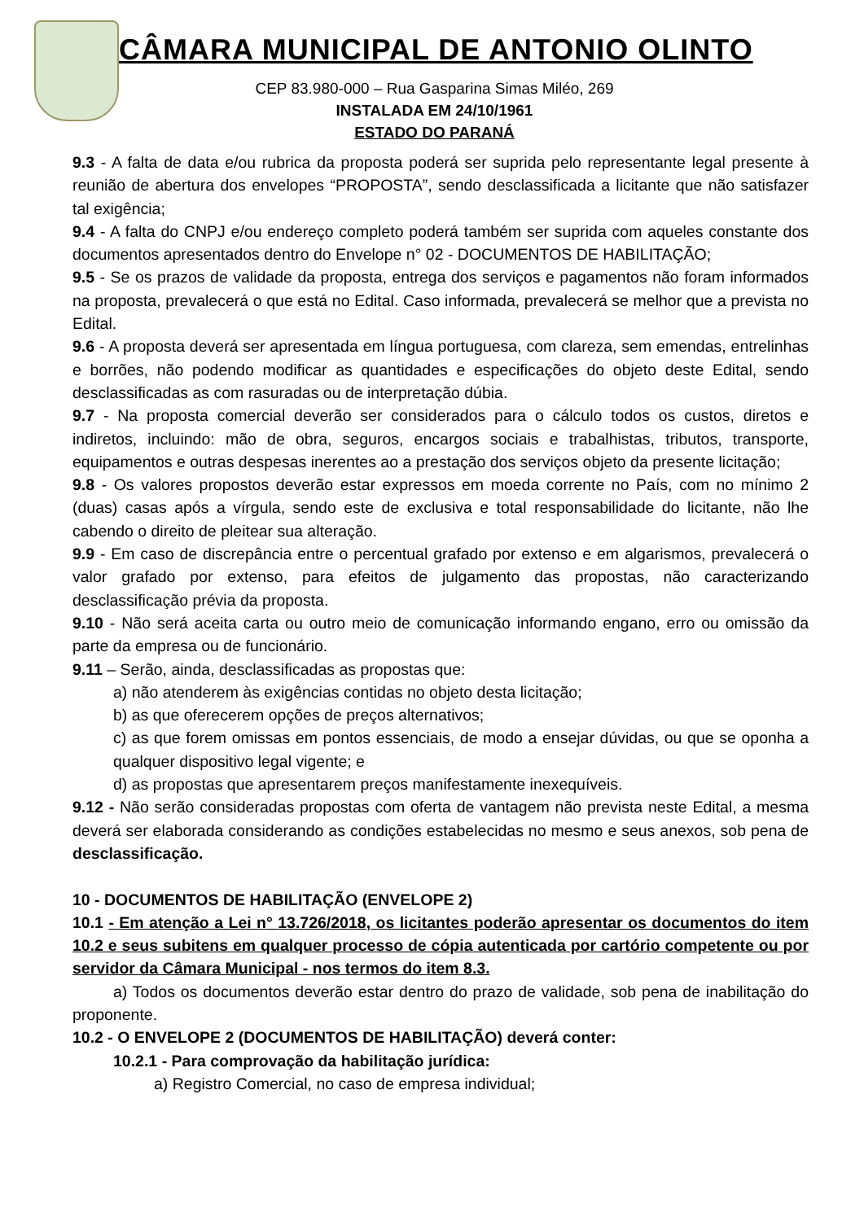CÂMARA MUNICIPAL DE ANTONIO OLINTO
CEP 83.980-000 – Rua Gasparina Simas Miléo, 269
INSTALADA EM 24/10/1961
ESTADO DO PARANÁ
9.3 - A falta de data e/ou rubrica da proposta poderá ser suprida pelo representante legal presente à reunião de abertura dos envelopes “PROPOSTA”, sendo desclassificada a licitante que não satisfazer tal exigência;
9.4 - A falta do CNPJ e/ou endereço completo poderá também ser suprida com aqueles constante dos documentos apresentados dentro do Envelope n° 02 - DOCUMENTOS DE HABILITAÇÃO;
9.5 - Se os prazos de validade da proposta, entrega dos serviços e pagamentos não foram informados na proposta, prevalecerá o que está no Edital. Caso informada, prevalecerá se melhor que a prevista no Edital.
9.6 - A proposta deverá ser apresentada em língua portuguesa, com clareza, sem emendas, entrelinhas e borrões, não podendo modificar as quantidades e especificações do objeto deste Edital, sendo desclassificadas as com rasuradas ou de interpretação dúbia.
9.7 - Na proposta comercial deverão ser considerados para o cálculo todos os custos, diretos e indiretos, incluindo: mão de obra, seguros, encargos sociais e trabalhistas, tributos, transporte, equipamentos e outras despesas inerentes ao a prestação dos serviços objeto da presente licitação;
9.8 - Os valores propostos deverão estar expressos em moeda corrente no País, com no mínimo 2 (duas) casas após a vírgula, sendo este de exclusiva e total responsabilidade do licitante, não lhe cabendo o direito de pleitear sua alteração.
9.9 - Em caso de discrepância entre o percentual grafado por extenso e em algarismos, prevalecerá o valor grafado por extenso, para efeitos de julgamento das propostas, não caracterizando desclassificação prévia da proposta.
9.10 - Não será aceita carta ou outro meio de comunicação informando engano, erro ou omissão da parte da empresa ou de funcionário.
9.11 – Serão, ainda, desclassificadas as propostas que:
a) não atenderem às exigências contidas no objeto desta licitação;
b) as que oferecerem opções de preços alternativos;
c) as que forem omissas em pontos essenciais, de modo a ensejar dúvidas, ou que se oponha a qualquer dispositivo legal vigente; e
d) as propostas que apresentarem preços manifestamente inexequíveis.
9.12 - Não serão consideradas propostas com oferta de vantagem não prevista neste Edital, a mesma deverá ser elaborada considerando as condições estabelecidas no mesmo e seus anexos, sob pena de desclassificação.
10 - DOCUMENTOS DE HABILITAÇÃO (ENVELOPE 2)
10.1 - Em atenção a Lei n° 13.726/2018, os licitantes poderão apresentar os documentos do item 10.2 e seus subitens em qualquer processo de cópia autenticada por cartório competente ou por servidor da Câmara Municipal - nos termos do item 8.3.
a) Todos os documentos deverão estar dentro do prazo de validade, sob pena de inabilitação do proponente.
10.2 - O ENVELOPE 2 (DOCUMENTOS DE HABILITAÇÃO) deverá conter:
10.2.1 - Para comprovação da habilitação jurídica:
a) Registro Comercial, no caso de empresa individual;